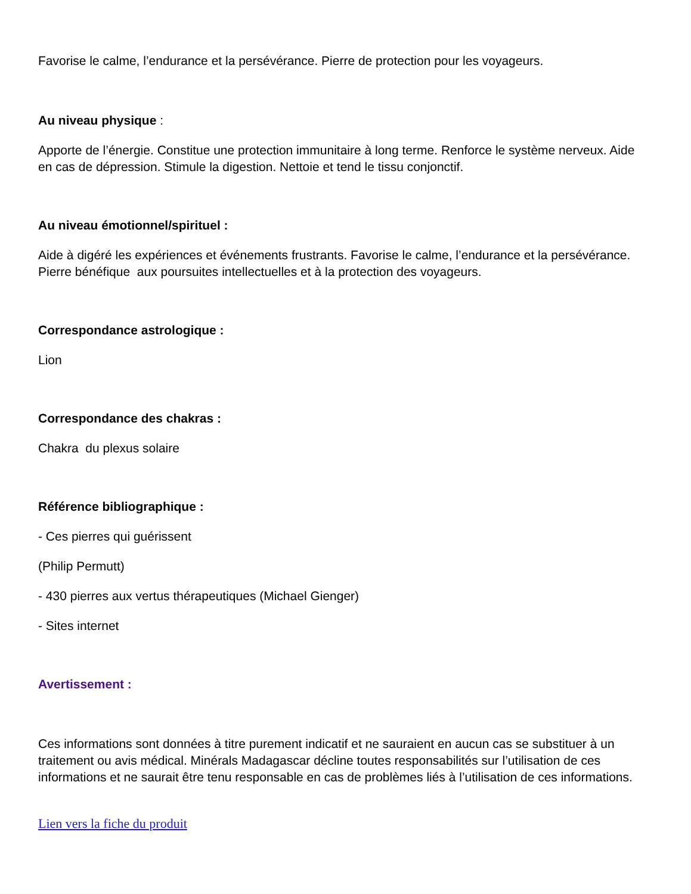Favorise le calme, l’endurance et la persévérance. Pierre de protection pour les voyageurs.
Au niveau physique :
Apporte de l’énergie. Constitue une protection immunitaire à long terme. Renforce le système nerveux. Aide en cas de dépression. Stimule la digestion. Nettoie et tend le tissu conjonctif.
Au niveau émotionnel/spirituel :
Aide à digéré les expériences et événements frustrants. Favorise le calme, l’endurance et la persévérance. Pierre bénéfique aux poursuites intellectuelles et à la protection des voyageurs.
Correspondance astrologique :
Lion
Correspondance des chakras :
Chakra du plexus solaire
Référence bibliographique :
- Ces pierres qui guérissent
(Philip Permutt)
- 430 pierres aux vertus thérapeutiques (Michael Gienger)
- Sites internet
Avertissement :
Ces informations sont données à titre purement indicatif et ne sauraient en aucun cas se substituer à un traitement ou avis médical. Minérals Madagascar décline toutes responsabilités sur l’utilisation de ces informations et ne saurait être tenu responsable en cas de problèmes liés à l’utilisation de ces informations.
Lien vers la fiche du produit